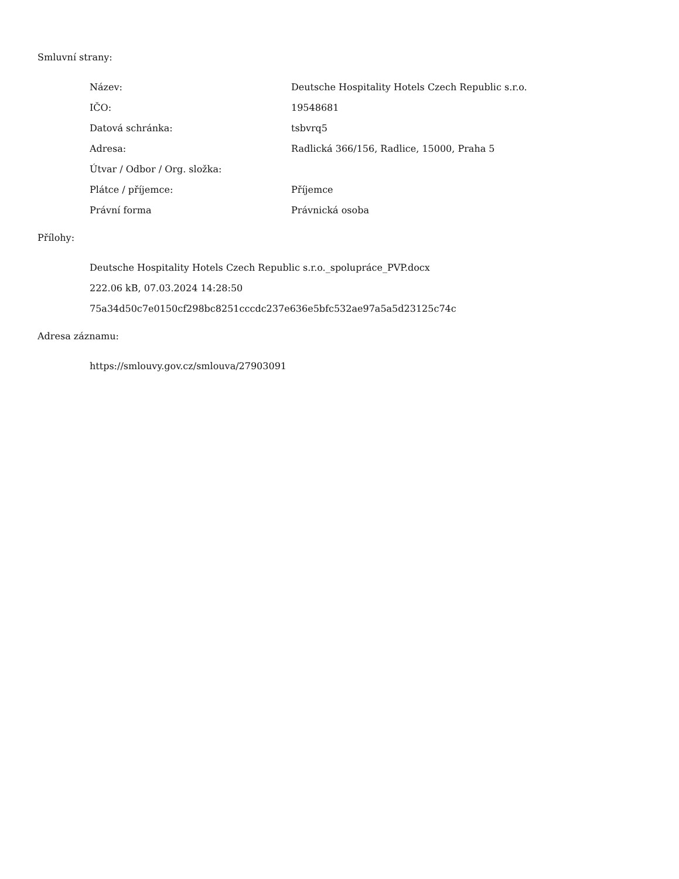Smluvní strany:
| Název: | Deutsche Hospitality Hotels Czech Republic s.r.o. |
| IČO: | 19548681 |
| Datová schránka: | tsbvrq5 |
| Adresa: | Radlická 366/156, Radlice, 15000, Praha 5 |
| Útvar / Odbor / Org. složka: | |
| Plátce / příjemce: | Příjemce |
| Právní forma | Právnická osoba |
Přílohy:
Deutsche Hospitality Hotels Czech Republic s.r.o._spolupráce_PVP.docx
222.06 kB, 07.03.2024 14:28:50
75a34d50c7e0150cf298bc8251cccdc237e636e5bfc532ae97a5a5d23125c74c
Adresa záznamu:
https://smlouvy.gov.cz/smlouva/27903091